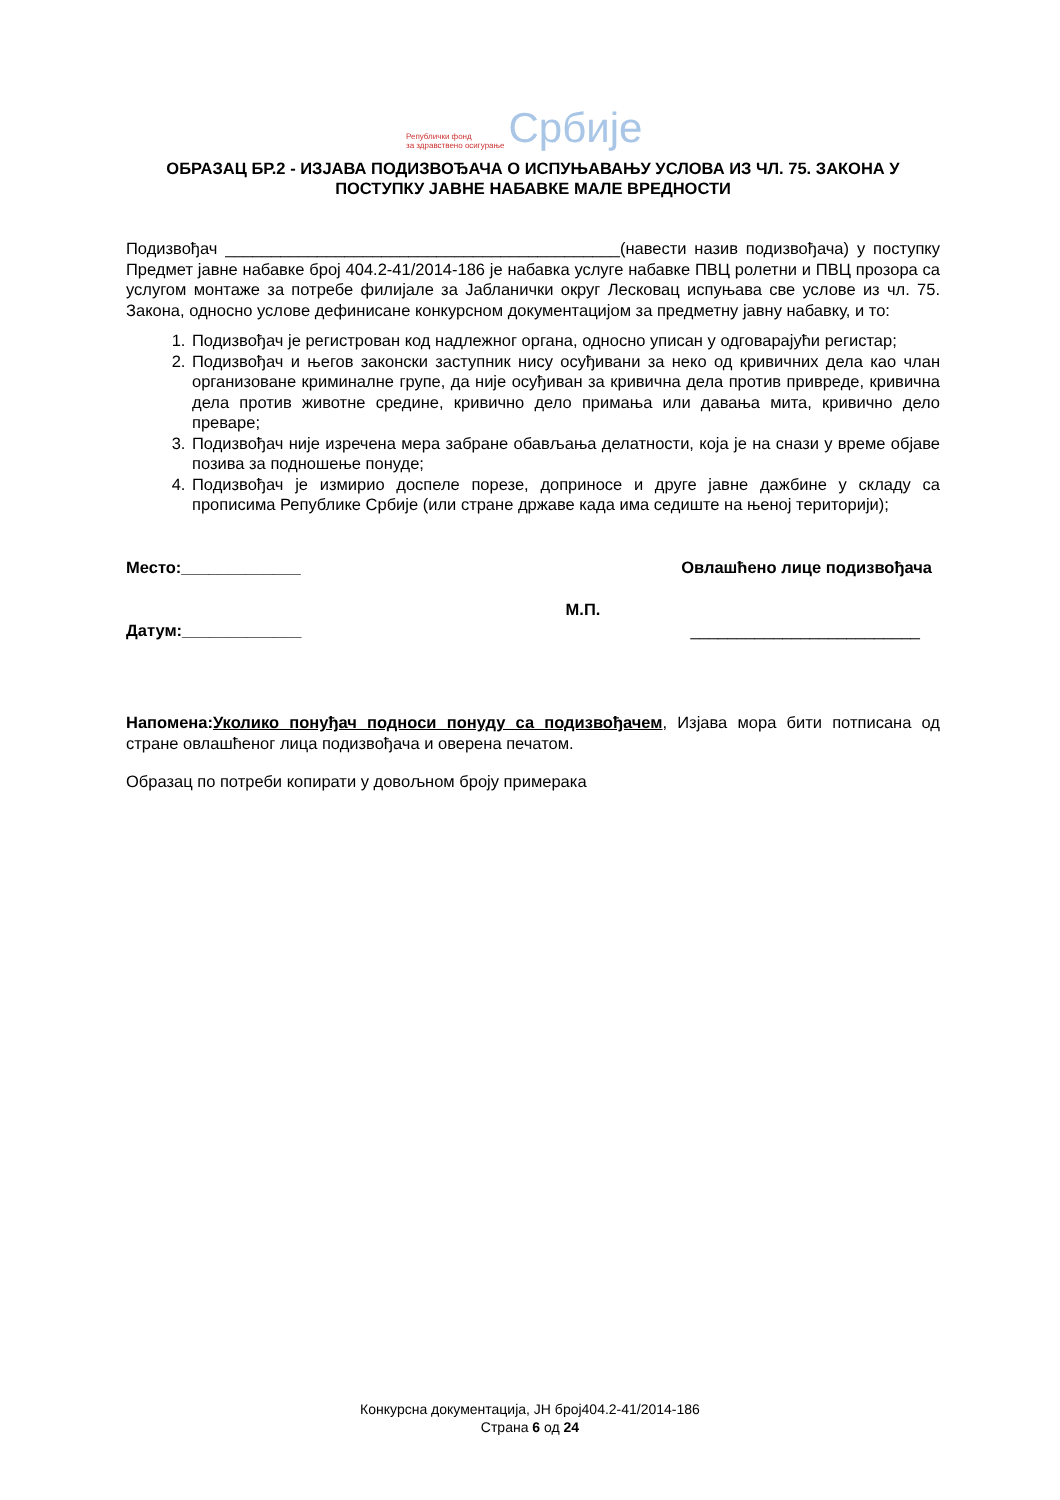Републички фонд
за здравствено осигурање
Србије
ОБРАЗАЦ БР.2 - ИЗЈАВА ПОДИЗВОЂАЧА О ИСПУЊАВАЊУ УСЛОВА ИЗ ЧЛ. 75. ЗАКОНА У ПОСТУПКУ ЈАВНЕ НАБАВКЕ МАЛЕ ВРЕДНОСТИ
Подизвођач ___________________________________________(навести назив подизвођача) у поступку Предмет јавне набавке број 404.2-41/2014-186 је набавка услуге набавке ПВЦ ролетни и ПВЦ прозора са услугом монтаже за потребе филијале за Јабланички округ Лесковац испуњава све услове из чл. 75. Закона, односно услове дефинисане конкурсном документацијом за предметну јавну набавку, и то:
1. Подизвођач је регистрован код надлежног органа, односно уписан у одговарајући регистар;
2. Подизвођач и његов законски заступник нису осуђивани за неко од кривичних дела као члан организоване криминалне групе, да није осуђиван за кривична дела против привреде, кривична дела против животне средине, кривично дело примања или давања мита, кривично дело преваре;
3. Подизвођач није изречена мера забране обављања делатности, која је на снази у време објаве позива за подношење понуде;
4. Подизвођач је измирио доспеле порезе, доприносе и друге јавне дажбине у складу са прописима Републике Србије (или стране државе када има седиште на њеној територији);
Место:_____________ Овлашћено лице подизвођача
М.П.
Датум:_____________ _________________________
Напомена:Уколико понуђач подноси понуду са подизвођачем, Изјава мора бити потписана од стране овлашћеног лица подизвођача и оверена печатом.
Образац по потреби копирати у довољном броју примерака
Конкурсна документација, ЈН број404.2-41/2014-186
Страна 6 од 24